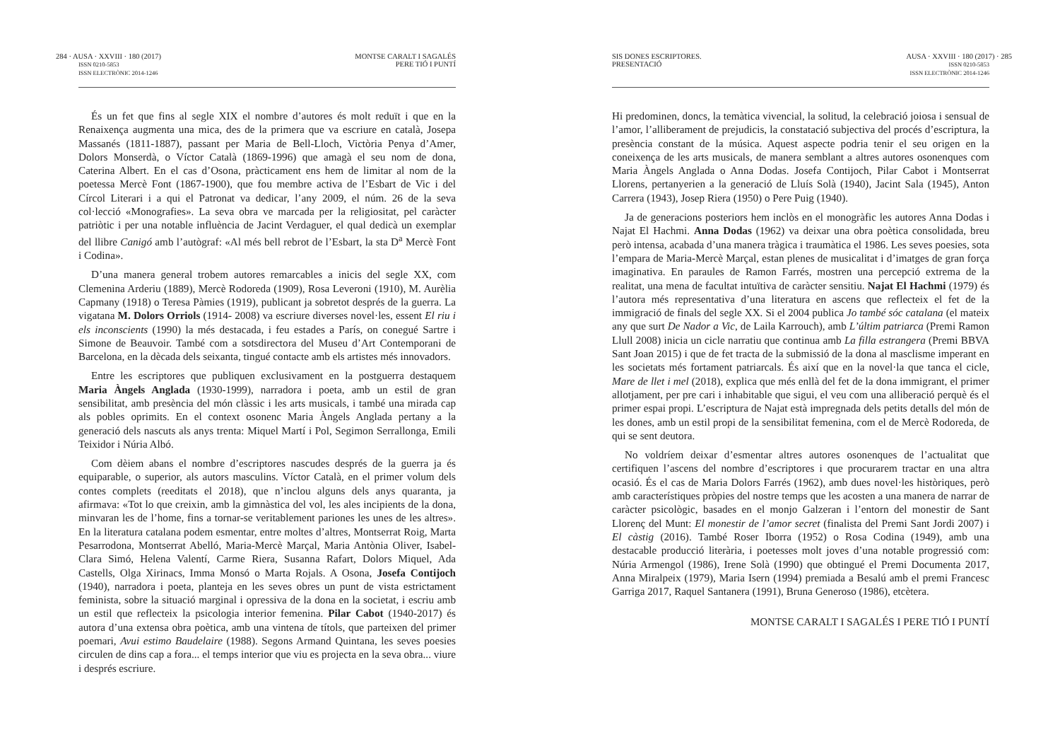284 · AUSA · XXVIII · 180 (2017)
ISSN 0210-5853
ISSN ELECTRÒNIC 2014-1246
MONTSE CARALT I SAGALÉS
PERE TIÓ I PUNTÍ
És un fet que fins al segle XIX el nombre d’autores és molt reduït i que en la Renaixença augmenta una mica, des de la primera que va escriure en català, Josepa Massanés (1811-1887), passant per Maria de Bell-Lloch, Victòria Penya d’Amer, Dolors Monserdà, o Víctor Català (1869-1996) que amagà el seu nom de dona, Caterina Albert. En el cas d’Osona, pràcticament ens hem de limitar al nom de la poetessa Mercè Font (1867-1900), que fou membre activa de l’Esbart de Vic i del Círcol Literari i a qui el Patronat va dedicar, l’any 2009, el núm. 26 de la seva col·lecció «Monografies». La seva obra ve marcada per la religiositat, pel caràcter patriòtic i per una notable influència de Jacint Verdaguer, el qual dedicà un exemplar del llibre Canigó amb l’autògraf: «Al més bell rebrot de l’Esbart, la sta D<sup>a</sup> Mercè Font i Codina».
D’una manera general trobem autores remarcables a inicis del segle XX, com Clemenina Arderiu (1889), Mercè Rodoreda (1909), Rosa Leveroni (1910), M. Aurèlia Capmany (1918) o Teresa Pàmies (1919), publicant ja sobretot després de la guerra. La vigatana M. Dolors Orriols (1914- 2008) va escriure diverses novel·les, essent El riu i els inconscients (1990) la més destacada, i feu estades a París, on conegué Sartre i Simone de Beauvoir. També com a sotsdirectora del Museu d’Art Contemporani de Barcelona, en la dècada dels seixanta, tingué contacte amb els artistes més innovadors.
Entre les escriptores que publiquen exclusivament en la postguerra destaquem Maria Àngels Anglada (1930-1999), narradora i poeta, amb un estil de gran sensibilitat, amb presència del món clàssic i les arts musicals, i també una mirada cap als pobles oprimits. En el context osonenc Maria Àngels Anglada pertany a la generació dels nascuts als anys trenta: Miquel Martí i Pol, Segimon Serrallonga, Emili Teixidor i Núria Albó.
Com dèiem abans el nombre d’escriptores nascudes després de la guerra ja és equiparable, o superior, als autors masculins. Víctor Català, en el primer volum dels contes complets (reeditats el 2018), que n’inclou alguns dels anys quaranta, ja afirmava: «Tot lo que creixin, amb la gimnàstica del vol, les ales incipients de la dona, minvaran les de l’home, fins a tornar-se veritablement pariones les unes de les altres». En la literatura catalana podem esmentar, entre moltes d’altres, Montserrat Roig, Marta Pesarrodona, Montserrat Abelló, Maria-Mercè Marçal, Maria Antònia Oliver, Isabel-Clara Simó, Helena Valentí, Carme Riera, Susanna Rafart, Dolors Miquel, Ada Castells, Olga Xirinacs, Imma Monsó o Marta Rojals. A Osona, Josefa Contijoch (1940), narradora i poeta, planteja en les seves obres un punt de vista estrictament feminista, sobre la situació marginal i opressiva de la dona en la societat, i escriu amb un estil que reflecteix la psicologia interior femenina. Pilar Cabot (1940-2017) és autora d’una extensa obra poètica, amb una vintena de títols, que parteixen del primer poemari, Avui estimo Baudelaire (1988). Segons Armand Quintana, les seves poesies circulen de dins cap a fora... el temps interior que viu es projecta en la seva obra... viure i després escriure.
SIS DONES ESCRIPTORES.
PRESENTACIÓ
AUSA · XXVIII · 180 (2017) · 285
ISSN 0210-5853
ISSN ELECTRÒNIC 2014-1246
Hi predominen, doncs, la temàtica vivencial, la solitud, la celebració joiosa i sensual de l’amor, l’alliberament de prejudicis, la constatació subjectiva del procés d’escriptura, la presència constant de la música. Aquest aspecte podria tenir el seu origen en la coneixença de les arts musicals, de manera semblant a altres autores osonenques com Maria Àngels Anglada o Anna Dodas. Josefa Contijoch, Pilar Cabot i Montserrat Llorens, pertanyerien a la generació de Lluís Solà (1940), Jacint Sala (1945), Anton Carrera (1943), Josep Riera (1950) o Pere Puig (1940).
Ja de generacions posteriors hem inclòs en el monogràfic les autores Anna Dodas i Najat El Hachmi. Anna Dodas (1962) va deixar una obra poètica consolidada, breu però intensa, acabada d’una manera tràgica i traumàtica el 1986. Les seves poesies, sota l’empara de Maria-Mercè Marçal, estan plenes de musicalitat i d’imatges de gran força imaginativa. En paraules de Ramon Farrés, mostren una percepció extrema de la realitat, una mena de facultat intuïtiva de caràcter sensitiu. Najat El Hachmi (1979) és l’autora més representativa d’una literatura en ascens que reflecteix el fet de la immigració de finals del segle XX. Si el 2004 publica Jo també sóc catalana (el mateix any que surt De Nador a Vic, de Laila Karrouch), amb L’últim patriarca (Premi Ramon Llull 2008) inicia un cicle narratiu que continua amb La filla estrangera (Premi BBVA Sant Joan 2015) i que de fet tracta de la submissió de la dona al masclisme imperant en les societats més fortament patriarcals. És així que en la novel·la que tanca el cicle, Mare de llet i mel (2018), explica que més enllà del fet de la dona immigrant, el primer allotjament, per pre cari i inhabitable que sigui, el veu com una alliberació perquè és el primer espai propi. L’escriptura de Najat està impregnada dels petits detalls del món de les dones, amb un estil propi de la sensibilitat femenina, com el de Mercè Rodoreda, de qui se sent deutora.
No voldríem deixar d’esmentar altres autores osonenques de l’actualitat que certifiquen l’ascens del nombre d’escriptores i que procurarem tractar en una altra ocasió. És el cas de Maria Dolors Farrés (1962), amb dues novel·les històriques, però amb característiques pròpies del nostre temps que les acosten a una manera de narrar de caràcter psicològic, basades en el monjo Galzeran i l’entorn del monestir de Sant Llorenç del Munt: El monestir de l’amor secret (finalista del Premi Sant Jordi 2007) i El càstig (2016). També Roser Iborra (1952) o Rosa Codina (1949), amb una destacable producció literària, i poetesses molt joves d’una notable progressió com: Núria Armengol (1986), Irene Solà (1990) que obtingué el Premi Documenta 2017, Anna Miralpeix (1979), Maria Isern (1994) premiada a Besalú amb el premi Francesc Garriga 2017, Raquel Santanera (1991), Bruna Generoso (1986), etcètera.
MONTSE CARALT I SAGALÉS I PERE TIÓ I PUNTÍ